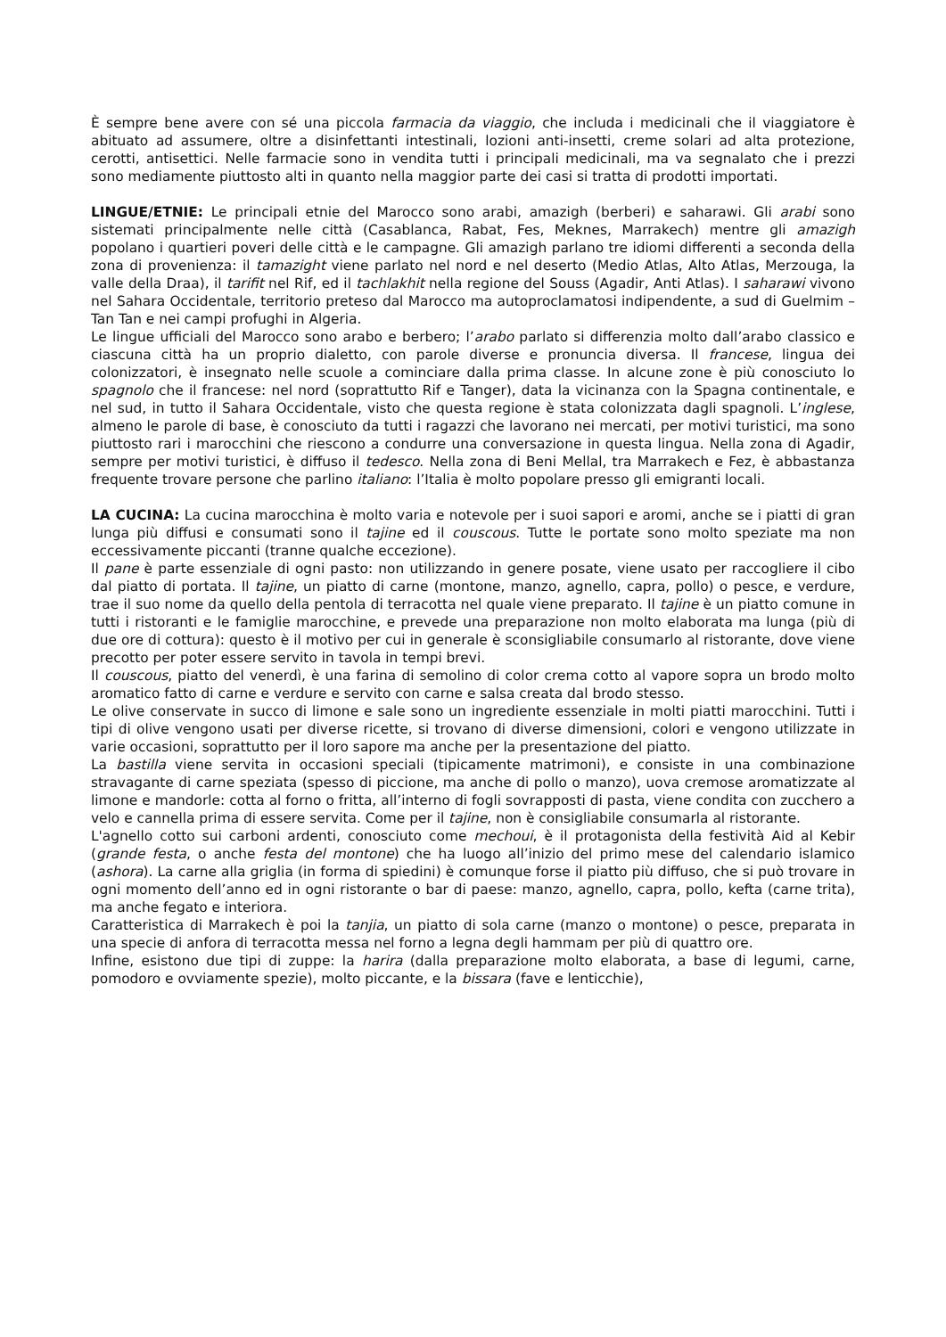È sempre bene avere con sé una piccola farmacia da viaggio, che includa i medicinali che il viaggiatore è abituato ad assumere, oltre a disinfettanti intestinali, lozioni anti-insetti, creme solari ad alta protezione, cerotti, antisettici. Nelle farmacie sono in vendita tutti i principali medicinali, ma va segnalato che i prezzi sono mediamente piuttosto alti in quanto nella maggior parte dei casi si tratta di prodotti importati.
LINGUE/ETNIE: Le principali etnie del Marocco sono arabi, amazigh (berberi) e saharawi. Gli arabi sono sistemati principalmente nelle città (Casablanca, Rabat, Fes, Meknes, Marrakech) mentre gli amazigh popolano i quartieri poveri delle città e le campagne. Gli amazigh parlano tre idiomi differenti a seconda della zona di provenienza: il tamazight viene parlato nel nord e nel deserto (Medio Atlas, Alto Atlas, Merzouga, la valle della Draa), il tarifit nel Rif, ed il tachlakhit nella regione del Souss (Agadir, Anti Atlas). I saharawi vivono nel Sahara Occidentale, territorio preteso dal Marocco ma autoproclamatosi indipendente, a sud di Guelmim – Tan Tan e nei campi profughi in Algeria.
Le lingue ufficiali del Marocco sono arabo e berbero; l’arabo parlato si differenzia molto dall’arabo classico e ciascuna città ha un proprio dialetto, con parole diverse e pronuncia diversa. Il francese, lingua dei colonizzatori, è insegnato nelle scuole a cominciare dalla prima classe. In alcune zone è più conosciuto lo spagnolo che il francese: nel nord (soprattutto Rif e Tanger), data la vicinanza con la Spagna continentale, e nel sud, in tutto il Sahara Occidentale, visto che questa regione è stata colonizzata dagli spagnoli. L’inglese, almeno le parole di base, è conosciuto da tutti i ragazzi che lavorano nei mercati, per motivi turistici, ma sono piuttosto rari i marocchini che riescono a condurre una conversazione in questa lingua. Nella zona di Agadir, sempre per motivi turistici, è diffuso il tedesco. Nella zona di Beni Mellal, tra Marrakech e Fez, è abbastanza frequente trovare persone che parlino italiano: l’Italia è molto popolare presso gli emigranti locali.
LA CUCINA: La cucina marocchina è molto varia e notevole per i suoi sapori e aromi, anche se i piatti di gran lunga più diffusi e consumati sono il tajine ed il couscous. Tutte le portate sono molto speziate ma non eccessivamente piccanti (tranne qualche eccezione).
Il pane è parte essenziale di ogni pasto: non utilizzando in genere posate, viene usato per raccogliere il cibo dal piatto di portata. Il tajine, un piatto di carne (montone, manzo, agnello, capra, pollo) o pesce, e verdure, trae il suo nome da quello della pentola di terracotta nel quale viene preparato. Il tajine è un piatto comune in tutti i ristoranti e le famiglie marocchine, e prevede una preparazione non molto elaborata ma lunga (più di due ore di cottura): questo è il motivo per cui in generale è sconsigliabile consumarlo al ristorante, dove viene precotto per poter essere servito in tavola in tempi brevi.
Il couscous, piatto del venerdì, è una farina di semolino di color crema cotto al vapore sopra un brodo molto aromatico fatto di carne e verdure e servito con carne e salsa creata dal brodo stesso.
Le olive conservate in succo di limone e sale sono un ingrediente essenziale in molti piatti marocchini. Tutti i tipi di olive vengono usati per diverse ricette, si trovano di diverse dimensioni, colori e vengono utilizzate in varie occasioni, soprattutto per il loro sapore ma anche per la presentazione del piatto.
La bastilla viene servita in occasioni speciali (tipicamente matrimoni), e consiste in una combinazione stravagante di carne speziata (spesso di piccione, ma anche di pollo o manzo), uova cremose aromatizzate al limone e mandorle: cotta al forno o fritta, all’interno di fogli sovrapposti di pasta, viene condita con zucchero a velo e cannella prima di essere servita. Come per il tajine, non è consigliabile consumarla al ristorante.
L'agnello cotto sui carboni ardenti, conosciuto come mechoui, è il protagonista della festività Aid al Kebir (grande festa, o anche festa del montone) che ha luogo all’inizio del primo mese del calendario islamico (ashora). La carne alla griglia (in forma di spiedini) è comunque forse il piatto più diffuso, che si può trovare in ogni momento dell’anno ed in ogni ristorante o bar di paese: manzo, agnello, capra, pollo, kefta (carne trita), ma anche fegato e interiora.
Caratteristica di Marrakech è poi la tanjia, un piatto di sola carne (manzo o montone) o pesce, preparata in una specie di anfora di terracotta messa nel forno a legna degli hammam per più di quattro ore.
Infine, esistono due tipi di zuppe: la harira (dalla preparazione molto elaborata, a base di legumi, carne, pomodoro e ovviamente spezie), molto piccante, e la bissara (fave e lenticchie),